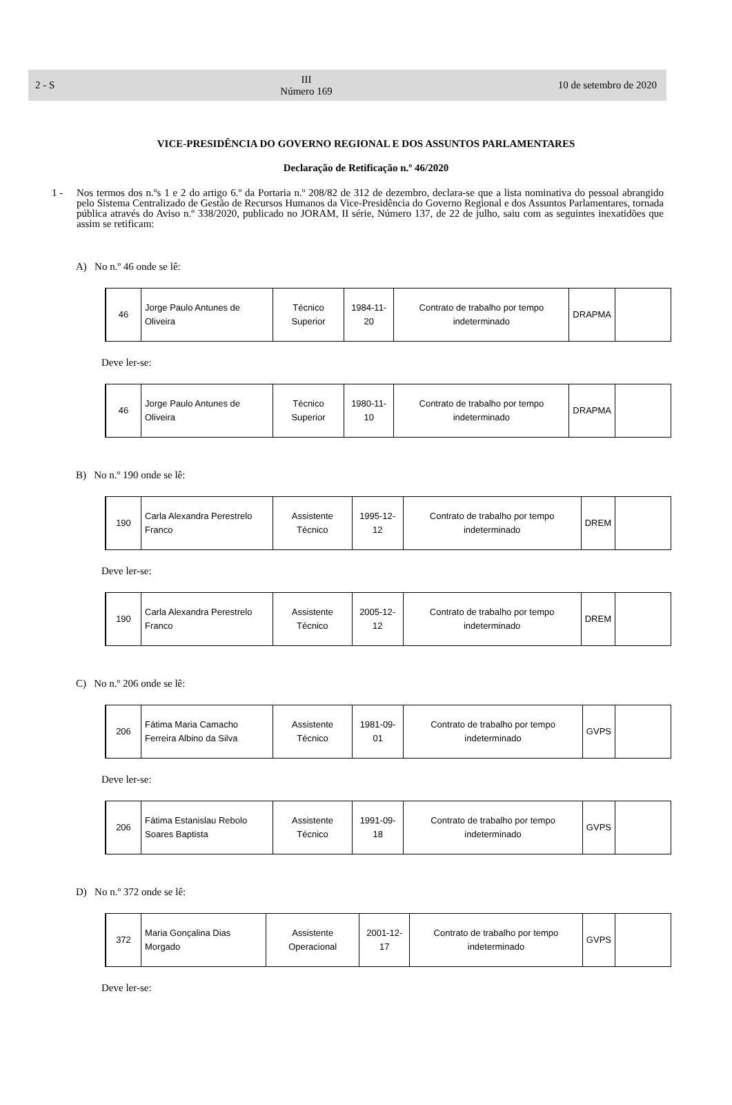2 - S III
Número 169 10 de setembro de 2020
VICE-PRESIDÊNCIA DO GOVERNO REGIONAL E DOS ASSUNTOS PARLAMENTARES
Declaração de Retificação n.º 46/2020
1 - Nos termos dos n.ºs 1 e 2 do artigo 6.º da Portaria n.º 208/82 de 312 de dezembro, declara-se que a lista nominativa do pessoal abrangido pelo Sistema Centralizado de Gestão de Recursos Humanos da Vice-Presidência do Governo Regional e dos Assuntos Parlamentares, tornada pública através do Aviso n.º 338/2020, publicado no JORAM, II série, Número 137, de 22 de julho, saiu com as seguintes inexatidões que assim se retificam:
A) No n.º 46 onde se lê:
| 46 | Jorge Paulo Antunes de Oliveira | Técnico Superior | 1984-11-20 | Contrato de trabalho por tempo indeterminado | DRAPMA | |
Deve ler-se:
| 46 | Jorge Paulo Antunes de Oliveira | Técnico Superior | 1980-11-10 | Contrato de trabalho por tempo indeterminado | DRAPMA | |
B) No n.º 190 onde se lê:
| 190 | Carla Alexandra Perestrelo Franco | Assistente Técnico | 1995-12-12 | Contrato de trabalho por tempo indeterminado | DREM | |
Deve ler-se:
| 190 | Carla Alexandra Perestrelo Franco | Assistente Técnico | 2005-12-12 | Contrato de trabalho por tempo indeterminado | DREM | |
C) No n.º 206 onde se lê:
| 206 | Fátima Maria Camacho Ferreira Albino da Silva | Assistente Técnico | 1981-09-01 | Contrato de trabalho por tempo indeterminado | GVPS | |
Deve ler-se:
| 206 | Fátima Estanislau Rebolo Soares Baptista | Assistente Técnico | 1991-09-18 | Contrato de trabalho por tempo indeterminado | GVPS | |
D) No n.º 372 onde se lê:
| 372 | Maria Gonçalina Dias Morgado | Assistente Operacional | 2001-12-17 | Contrato de trabalho por tempo indeterminado | GVPS | |
Deve ler-se: